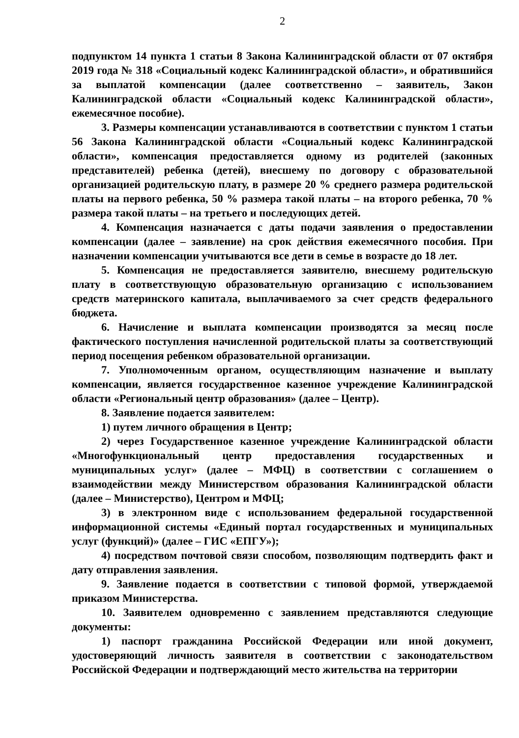2
подпунктом 14 пункта 1 статьи 8 Закона Калининградской области от 07 октября 2019 года № 318 «Социальный кодекс Калининградской области», и обратившийся за выплатой компенсации (далее соответственно – заявитель, Закон Калининградской области «Социальный кодекс Калининградской области», ежемесячное пособие).
3. Размеры компенсации устанавливаются в соответствии с пунктом 1 статьи 56 Закона Калининградской области «Социальный кодекс Калининградской области», компенсация предоставляется одному из родителей (законных представителей) ребенка (детей), внесшему по договору с образовательной организацией родительскую плату, в размере 20 % среднего размера родительской платы на первого ребенка, 50 % размера такой платы – на второго ребенка, 70 % размера такой платы – на третьего и последующих детей.
4. Компенсация назначается с даты подачи заявления о предоставлении компенсации (далее – заявление) на срок действия ежемесячного пособия. При назначении компенсации учитываются все дети в семье в возрасте до 18 лет.
5. Компенсация не предоставляется заявителю, внесшему родительскую плату в соответствующую образовательную организацию с использованием средств материнского капитала, выплачиваемого за счет средств федерального бюджета.
6. Начисление и выплата компенсации производятся за месяц после фактического поступления начисленной родительской платы за соответствующий период посещения ребенком образовательной организации.
7. Уполномоченным органом, осуществляющим назначение и выплату компенсации, является государственное казенное учреждение Калининградской области «Региональный центр образования» (далее – Центр).
8. Заявление подается заявителем:
1) путем личного обращения в Центр;
2) через Государственное казенное учреждение Калининградской области «Многофункциональный центр предоставления государственных и муниципальных услуг» (далее – МФЦ) в соответствии с соглашением о взаимодействии между Министерством образования Калининградской области (далее – Министерство), Центром и МФЦ;
3) в электронном виде с использованием федеральной государственной информационной системы «Единый портал государственных и муниципальных услуг (функций)» (далее – ГИС «ЕПГУ»);
4) посредством почтовой связи способом, позволяющим подтвердить факт и дату отправления заявления.
9. Заявление подается в соответствии с типовой формой, утверждаемой приказом Министерства.
10. Заявителем одновременно с заявлением представляются следующие документы:
1) паспорт гражданина Российской Федерации или иной документ, удостоверяющий личность заявителя в соответствии с законодательством Российской Федерации и подтверждающий место жительства на территории